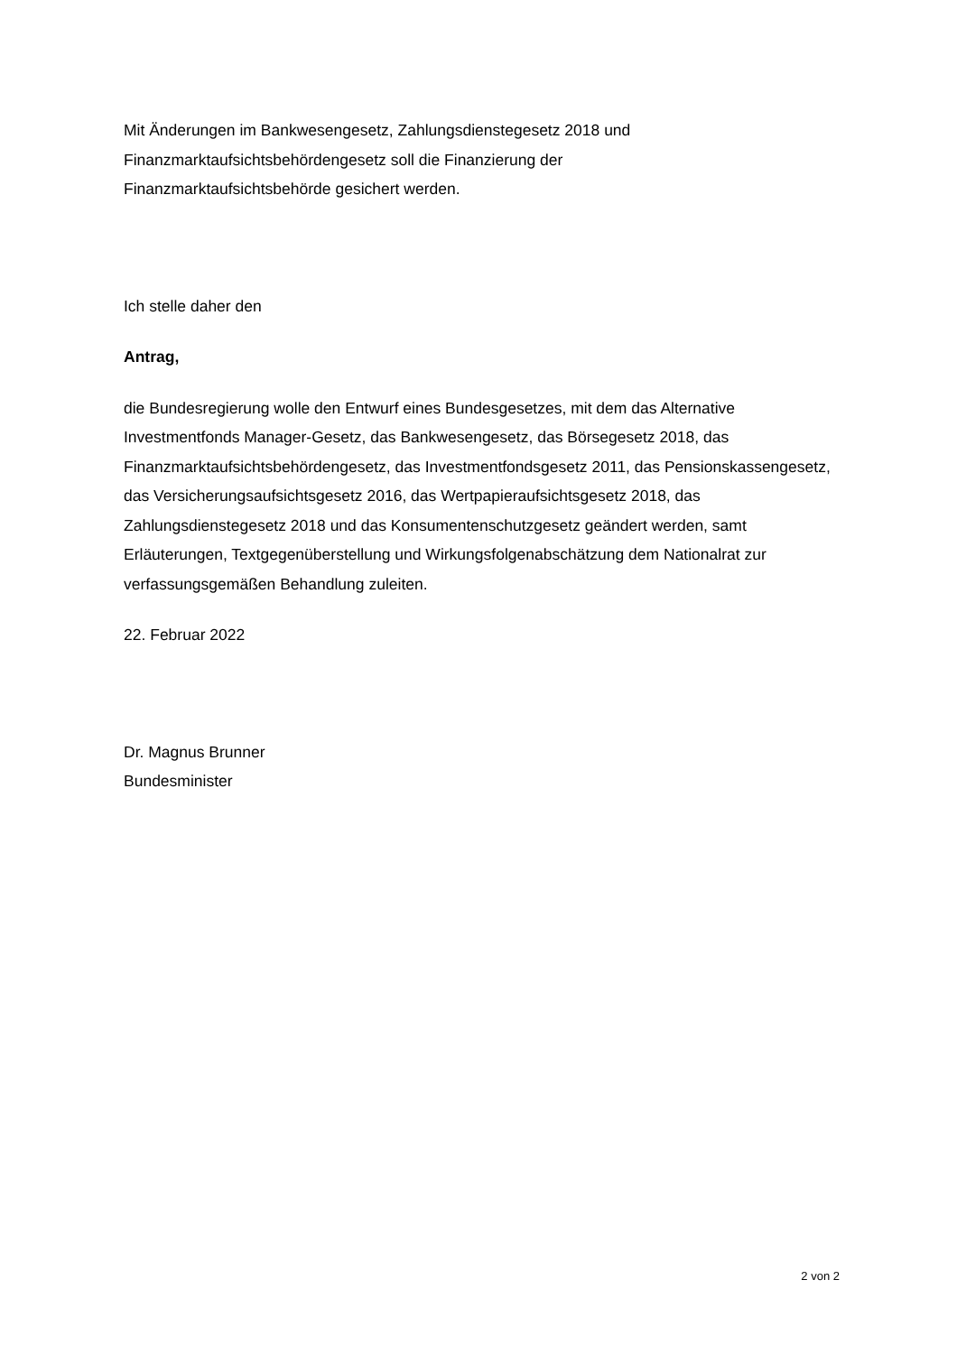Mit Änderungen im Bankwesengesetz, Zahlungsdienstegesetz 2018 und
Finanzmarktaufsichtsbehördengesetz soll die Finanzierung der
Finanzmarktaufsichtsbehörde gesichert werden.
Ich stelle daher den
Antrag,
die Bundesregierung wolle den Entwurf eines Bundesgesetzes, mit dem das Alternative Investmentfonds Manager-Gesetz, das Bankwesengesetz, das Börsegesetz 2018, das Finanzmarktaufsichtsbehördengesetz, das Investmentfondsgesetz 2011, das Pensionskassengesetz, das Versicherungsaufsichtsgesetz 2016, das Wertpapieraufsichtsgesetz 2018, das Zahlungsdienstegesetz 2018 und das Konsumentenschutzgesetz geändert werden, samt Erläuterungen, Textgegenüberstellung und Wirkungsfolgenabschätzung dem Nationalrat zur verfassungsgemäßen Behandlung zuleiten.
22. Februar 2022
Dr. Magnus Brunner
Bundesminister
2 von 2